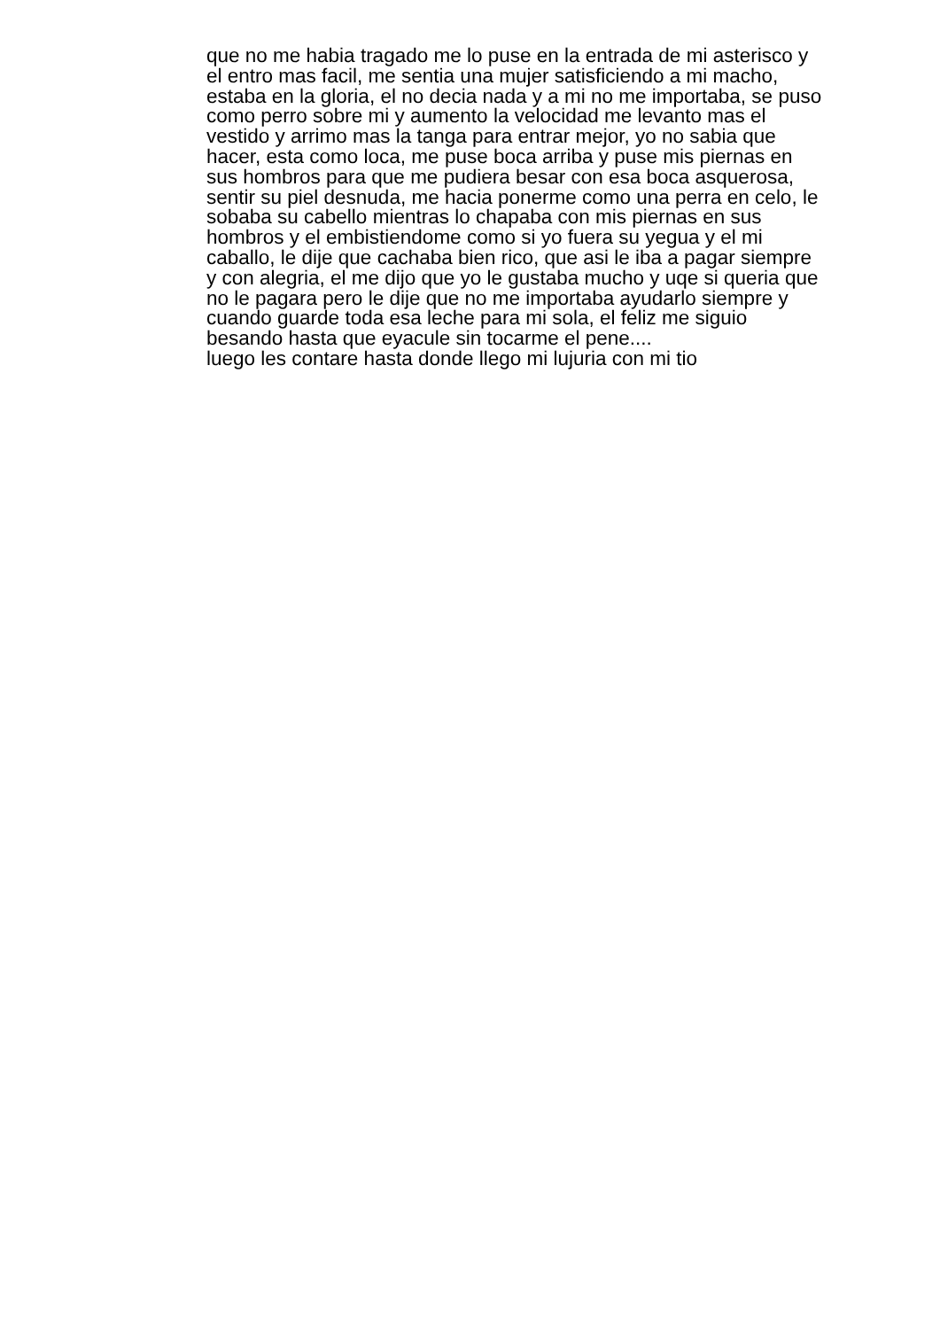que no me habia tragado me lo puse en la entrada de mi asterisco y
el entro mas facil, me sentia una mujer satisficiendo a mi macho,
estaba en la gloria, el no decia nada y a mi no me importaba, se puso
como perro sobre mi y aumento la velocidad me levanto mas el
vestido y arrimo mas la tanga para entrar mejor, yo no sabia que
hacer, esta como loca, me puse boca arriba y puse mis piernas en
sus hombros para que me pudiera besar con esa boca asquerosa,
sentir su piel desnuda, me hacia ponerme como una perra en celo, le
sobaba su cabello mientras lo chapaba con mis piernas en sus
hombros y el embistiendome como si yo fuera su yegua y el mi
caballo, le dije que cachaba bien rico, que asi le iba a pagar siempre
y con alegria, el me dijo que yo le gustaba mucho y uqe si queria que
no le pagara pero le dije que no me importaba ayudarlo siempre y
cuando guarde toda esa leche para mi sola, el feliz me siguio
besando hasta que eyacule sin tocarme el pene....
luego les contare hasta donde llego mi lujuria con mi tio